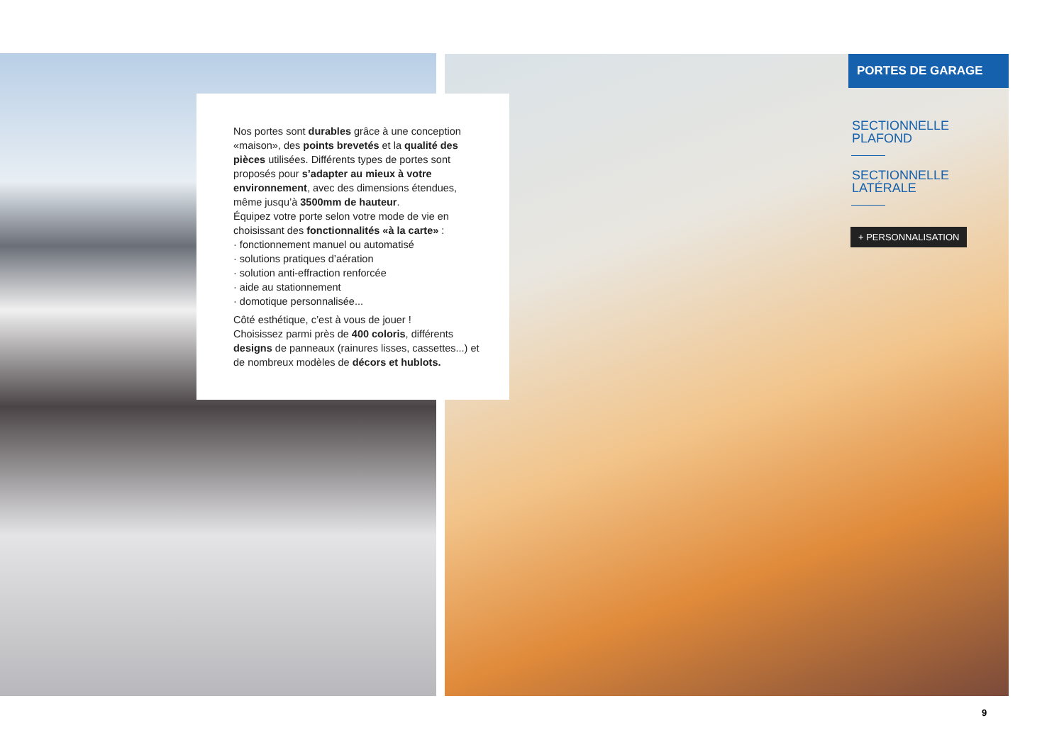Nos portes sont durables grâce à une conception «maison», des points brevetés et la qualité des pièces utilisées. Différents types de portes sont proposés pour s’adapter au mieux à votre environnement, avec des dimensions étendues, même jusqu’à 3500mm de hauteur.
Équipez votre porte selon votre mode de vie en choisissant des fonctionnalités «à la carte» :
· fonctionnement manuel ou automatisé
· solutions pratiques d’aération
· solution anti-effraction renforcée
· aide au stationnement
· domotique personnalisée...
Côté esthétique, c’est à vous de jouer !
Choisissez parmi près de 400 coloris, différents designs de panneaux (rainures lisses, cassettes...) et de nombreux modèles de décors et hublots.
PORTES DE GARAGE
SECTIONNELLE
PLAFOND
SECTIONNELLE
LATÉRALE
+ PERSONNALISATION
9